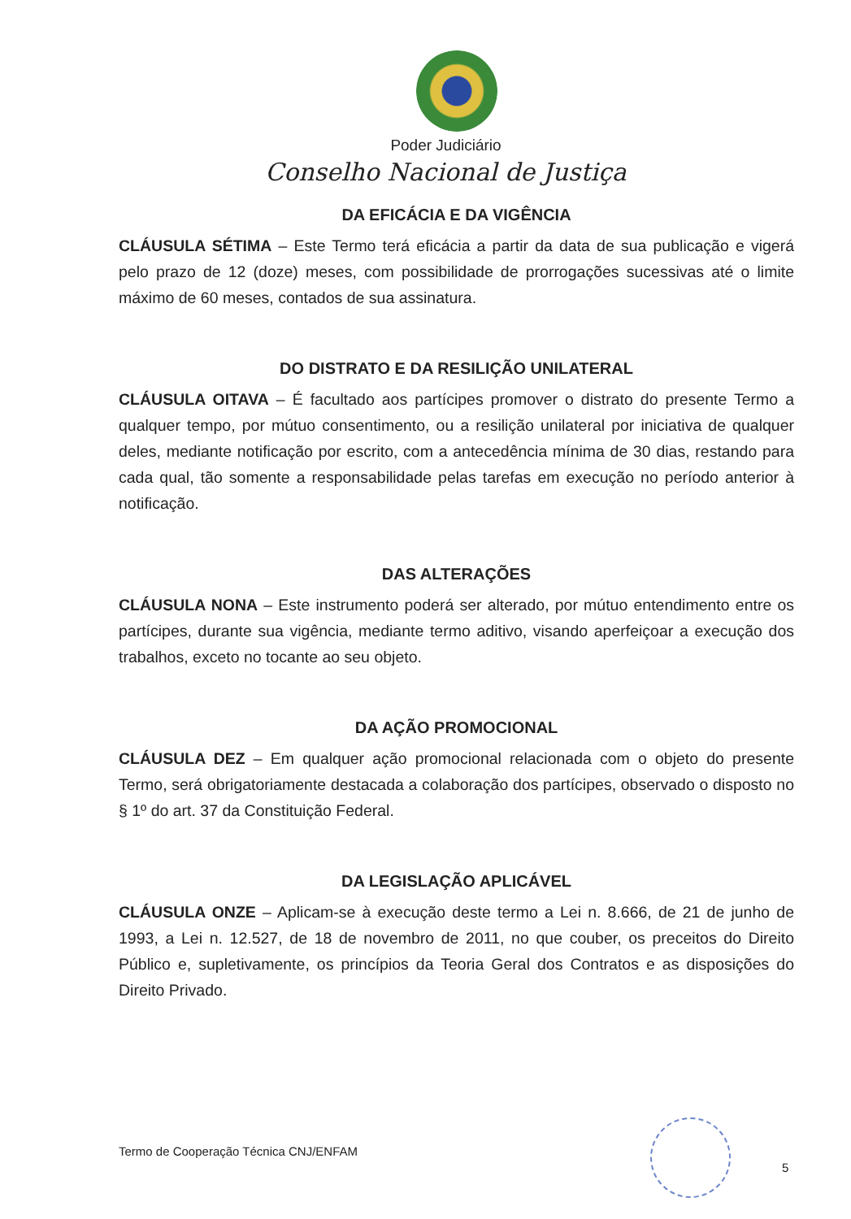Poder Judiciário
Conselho Nacional de Justiça
DA EFICÁCIA E DA VIGÊNCIA
CLÁUSULA SÉTIMA – Este Termo terá eficácia a partir da data de sua publicação e vigerá pelo prazo de 12 (doze) meses, com possibilidade de prorrogações sucessivas até o limite máximo de 60 meses, contados de sua assinatura.
DO DISTRATO E DA RESILIÇÃO UNILATERAL
CLÁUSULA OITAVA – É facultado aos partícipes promover o distrato do presente Termo a qualquer tempo, por mútuo consentimento, ou a resilição unilateral por iniciativa de qualquer deles, mediante notificação por escrito, com a antecedência mínima de 30 dias, restando para cada qual, tão somente a responsabilidade pelas tarefas em execução no período anterior à notificação.
DAS ALTERAÇÕES
CLÁUSULA NONA – Este instrumento poderá ser alterado, por mútuo entendimento entre os partícipes, durante sua vigência, mediante termo aditivo, visando aperfeiçoar a execução dos trabalhos, exceto no tocante ao seu objeto.
DA AÇÃO PROMOCIONAL
CLÁUSULA DEZ – Em qualquer ação promocional relacionada com o objeto do presente Termo, será obrigatoriamente destacada a colaboração dos partícipes, observado o disposto no § 1º do art. 37 da Constituição Federal.
DA LEGISLAÇÃO APLICÁVEL
CLÁUSULA ONZE – Aplicam-se à execução deste termo a Lei n. 8.666, de 21 de junho de 1993, a Lei n. 12.527, de 18 de novembro de 2011, no que couber, os preceitos do Direito Público e, supletivamente, os princípios da Teoria Geral dos Contratos e as disposições do Direito Privado.
Termo de Cooperação Técnica CNJ/ENFAM
5